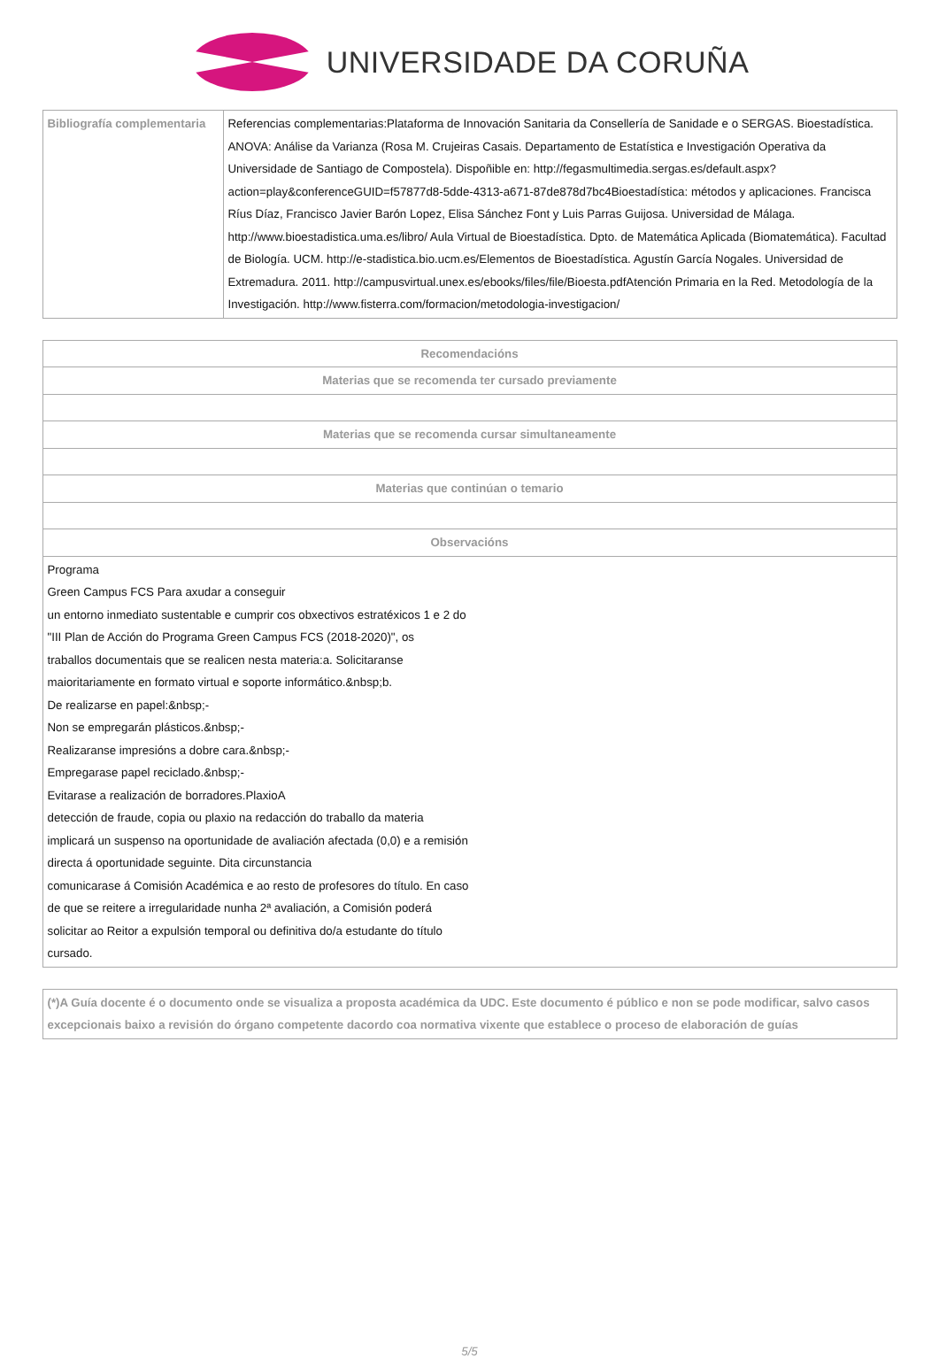UNIVERSIDADE DA CORUÑA
| Bibliografía complementaria | Referencias complementarias:Plataforma de Innovación Sanitaria da Consellería de Sanidade e o SERGAS. Bioestadística. ANOVA: Análise da Varianza (Rosa M. Crujeiras Casais. Departamento de Estatística e Investigación Operativa da Universidade de Santiago de Compostela). Dispoñible en: http://fegasmultimedia.sergas.es/default.aspx?action=play&conferenceGUID=f57877d8-5dde-4313-a671-87de878d7bc4Bioestadística: métodos y aplicaciones. Francisca Ríus Díaz, Francisco Javier Barón Lopez, Elisa Sánchez Font y Luis Parras Guijosa. Universidad de Málaga. http://www.bioestadistica.uma.es/libro/ Aula Virtual de Bioestadística. Dpto. de Matemática Aplicada (Biomatemática). Facultad de Biología. UCM. http://e-stadistica.bio.ucm.es/Elementos de Bioestadística. Agustín García Nogales. Universidad de Extremadura. 2011. http://campusvirtual.unex.es/ebooks/files/file/Bioesta.pdfAtención Primaria en la Red. Metodología de la Investigación. http://www.fisterra.com/formacion/metodologia-investigacion/ |
| Recomendacións |
| --- |
| Materias que se recomenda ter cursado previamente |
| Materias que se recomenda cursar simultaneamente |
| Materias que continúan o temario |
| Observacións |
| Programa Green Campus FCS Para axudar a conseguir un entorno inmediato sustentable e cumprir cos obxectivos estratéxicos 1 e 2 do "III Plan de Acción do Programa Green Campus FCS (2018-2020)", os traballos documentais que se realicen nesta materia:a. Solicitaranse maioritariamente en formato virtual e soporte informático.&nbsp;b. De realizarse en papel:&nbsp;- Non se empregarán plásticos.&nbsp;- Realizaranse impresións a dobre cara.&nbsp;- Empregarase papel reciclado.&nbsp;- Evitarase a realización de borradores.PlaxioA detección de fraude, copia ou plaxio na redacción do traballo da materia implicará un suspenso na oportunidade de avaliación afectada (0,0) e a remisión directa á oportunidade seguinte. Dita circunstancia comunicarase á Comisión Académica e ao resto de profesores do título. En caso de que se reitere a irregularidade nunha 2ª avaliación, a Comisión poderá solicitar ao Reitor a expulsión temporal ou definitiva do/a estudante do título cursado. |
| (*)A Guía docente é o documento onde se visualiza a proposta académica da UDC. Este documento é público e non se pode modificar, salvo casos excepcionais baixo a revisión do órgano competente dacordo coa normativa vixente que establece o proceso de elaboración de guías |
5/5